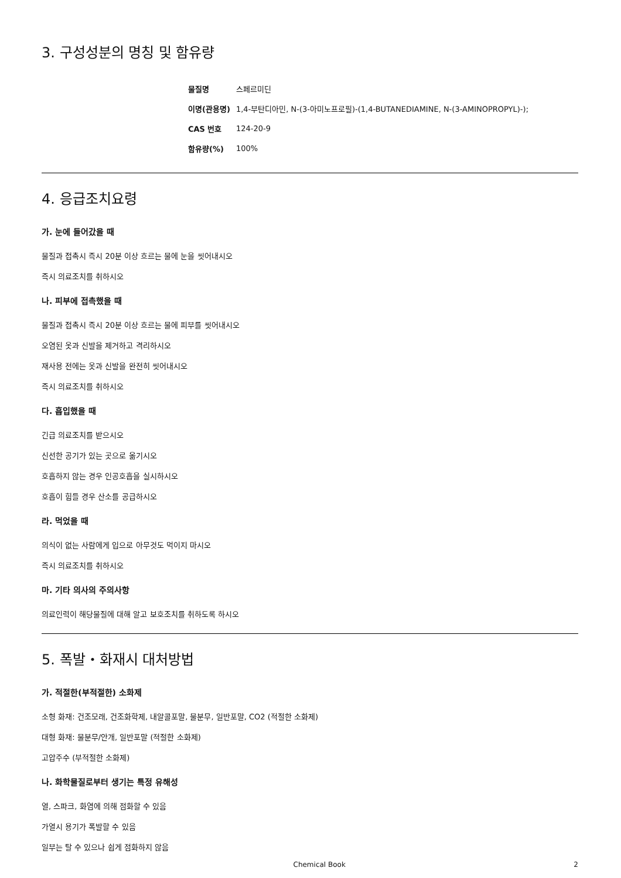3. 구성성분의 명칭 및 함유량
| 물질명 | 스페르미딘 |
| 이명(관용명) | 1,4-부탄디아민, N-(3-아미노프로필)-(1,4-BUTANEDIAMINE, N-(3-AMINOPROPYL)-); |
| CAS 번호 | 124-20-9 |
| 함유량(%) | 100% |
4. 응급조치요령
가. 눈에 들어갔을 때
물질과 접촉시 즉시 20분 이상 흐르는 물에 눈을 씻어내시오
즉시 의료조치를 취하시오
나. 피부에 접촉했을 때
물질과 접촉시 즉시 20분 이상 흐르는 물에 피부를 씻어내시오
오염된 옷과 신발을 제거하고 격리하시오
재사용 전에는 옷과 신발을 완전히 씻어내시오
즉시 의료조치를 취하시오
다. 흡입했을 때
긴급 의료조치를 받으시오
신선한 공기가 있는 곳으로 옮기시오
호흡하지 않는 경우 인공호흡을 실시하시오
호흡이 힘들 경우 산소를 공급하시오
라. 먹었을 때
의식이 없는 사람에게 입으로 아무것도 먹이지 마시오
즉시 의료조치를 취하시오
마. 기타 의사의 주의사항
의료인력이 해당물질에 대해 알고 보호조치를 취하도록 하시오
5. 폭발・화재시 대처방법
가. 적절한(부적절한) 소화제
소형 화재: 건조모래, 건조화학제, 내알콜포말, 물분무, 일반포말, CO2 (적절한 소화제)
대형 화재: 물분무/안개, 일반포말 (적절한 소화제)
고압주수 (부적절한 소화제)
나. 화학물질로부터 생기는 특정 유해성
열, 스파크, 화염에 의해 점화할 수 있음
가열시 용기가 폭발할 수 있음
일부는 탈 수 있으나 쉽게 점화하지 않음
Chemical Book 2